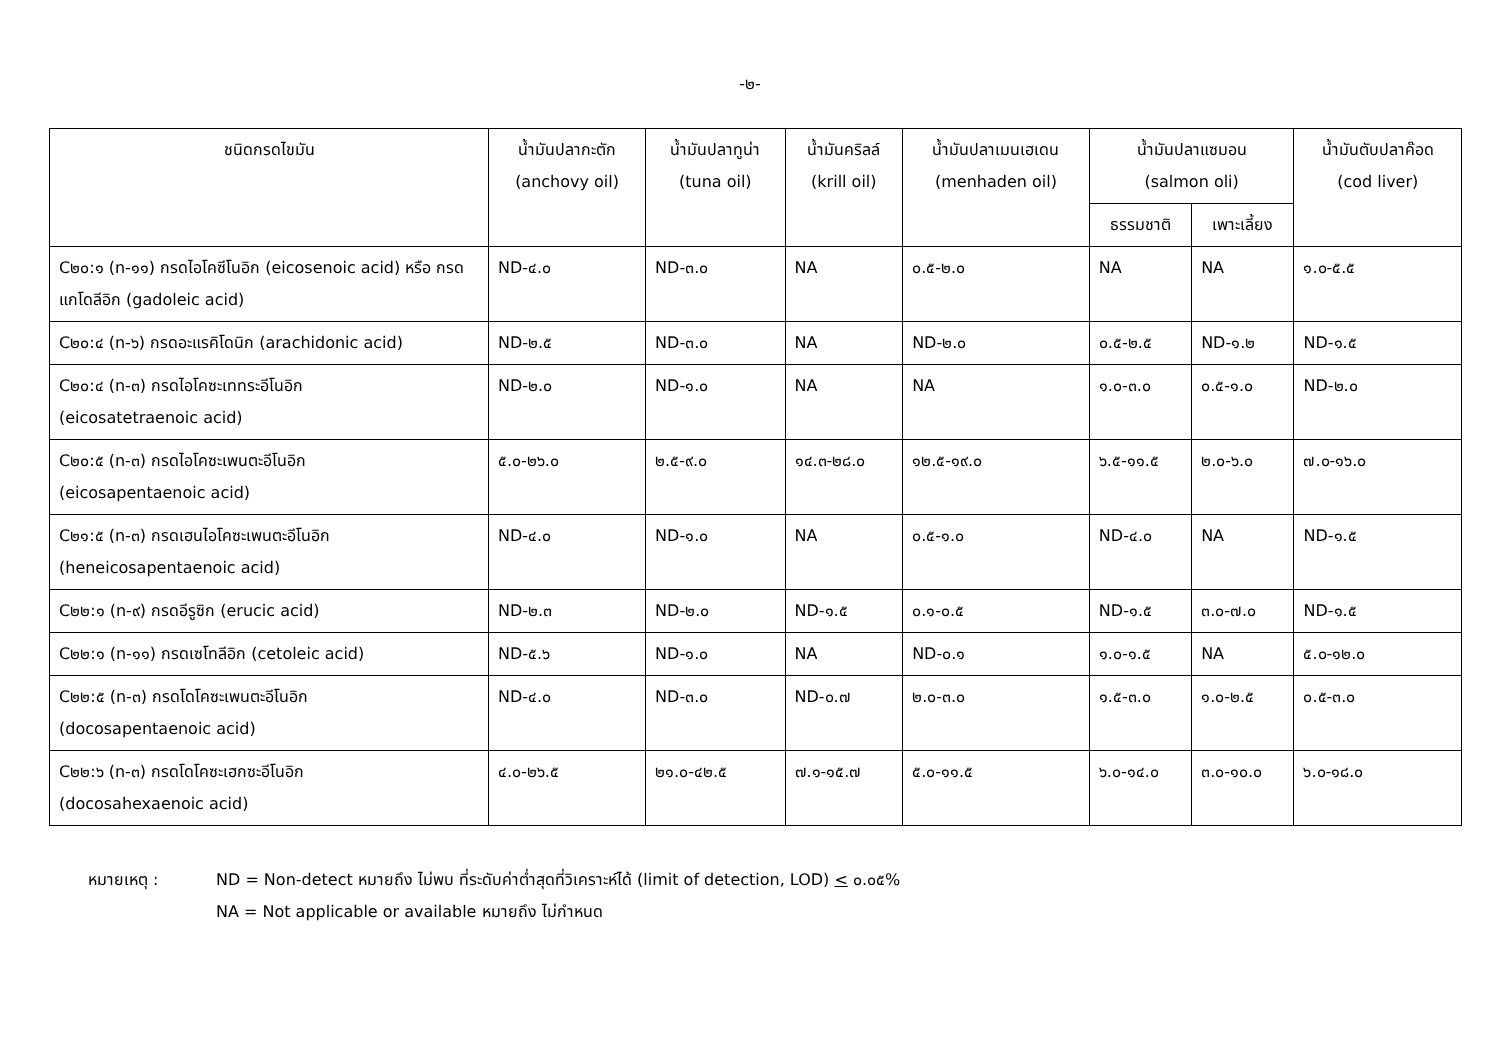-๒-
| ชนิดกรดไขมัน | น้ำมันปลากะตัก (anchovy oil) | น้ำมันปลาทูน่า (tuna oil) | น้ำมันคริลล์ (krill oil) | น้ำมันปลาเมนเฮเดน (menhaden oil) | น้ำมันปลาแซมอน (salmon oli) | | น้ำมันตับปลาค๊อด (cod liver) |
| --- | --- | --- | --- | --- | --- | --- | --- |
| | | | | | ธรรมชาติ | เพาะเลี้ยง | |
| C๒๐:๑ (n-๑๑) กรดไอโคซีโนอิก (eicosenoic acid) หรือ กรดแกโดลีอิก (gadoleic acid) | ND-๔.๐ | ND-๓.๐ | NA | ๐.๕-๒.๐ | NA | NA | ๑.๐-๕.๕ |
| C๒๐:๔ (n-๖) กรดอะแรคิโดนิก (arachidonic acid) | ND-๒.๕ | ND-๓.๐ | NA | ND-๒.๐ | ๐.๕-๒.๕ | ND-๑.๒ | ND-๑.๕ |
| C๒๐:๔ (n-๓) กรดไอโคซะเททระอีโนอิก (eicosatetraenoic acid) | ND-๒.๐ | ND-๑.๐ | NA | NA | ๑.๐-๓.๐ | ๐.๕-๑.๐ | ND-๒.๐ |
| C๒๐:๕ (n-๓) กรดไอโคซะเพนตะอีโนอิก (eicosapentaenoic acid) | ๕.๐-๒๖.๐ | ๒.๕-๙.๐ | ๑๔.๓-๒๘.๐ | ๑๒.๕-๑๙.๐ | ๖.๕-๑๑.๕ | ๒.๐-๖.๐ | ๗.๐-๑๖.๐ |
| C๒๑:๕ (n-๓) กรดเฮนไอโคซะเพนตะอีโนอิก (heneicosapentaenoic acid) | ND-๔.๐ | ND-๑.๐ | NA | ๐.๕-๑.๐ | ND-๔.๐ | NA | ND-๑.๕ |
| C๒๒:๑ (n-๙) กรดอีรูซิก (erucic acid) | ND-๒.๓ | ND-๒.๐ | ND-๑.๕ | ๐.๑-๐.๕ | ND-๑.๕ | ๓.๐-๗.๐ | ND-๑.๕ |
| C๒๒:๑ (n-๑๑) กรดเซโทลีอิก (cetoleic acid) | ND-๕.๖ | ND-๑.๐ | NA | ND-๐.๑ | ๑.๐-๑.๕ | NA | ๕.๐-๑๒.๐ |
| C๒๒:๕ (n-๓) กรดโดโคซะเพนตะอีโนอิก (docosapentaenoic acid) | ND-๔.๐ | ND-๓.๐ | ND-๐.๗ | ๒.๐-๓.๐ | ๑.๕-๓.๐ | ๑.๐-๒.๕ | ๐.๕-๓.๐ |
| C๒๒:๖ (n-๓) กรดโดโคซะเฮกซะอีโนอิก (docosahexaenoic acid) | ๔.๐-๒๖.๕ | ๒๑.๐-๔๒.๕ | ๗.๑-๑๕.๗ | ๕.๐-๑๑.๕ | ๖.๐-๑๔.๐ | ๓.๐-๑๐.๐ | ๖.๐-๑๘.๐ |
หมายเหตุ : ND = Non-detect หมายถึง ไม่พบ ที่ระดับค่าต่ำสุดที่วิเคราะห์ได้ (limit of detection, LOD) < ๐.๐๕%
NA = Not applicable or available หมายถึง ไม่กำหนด